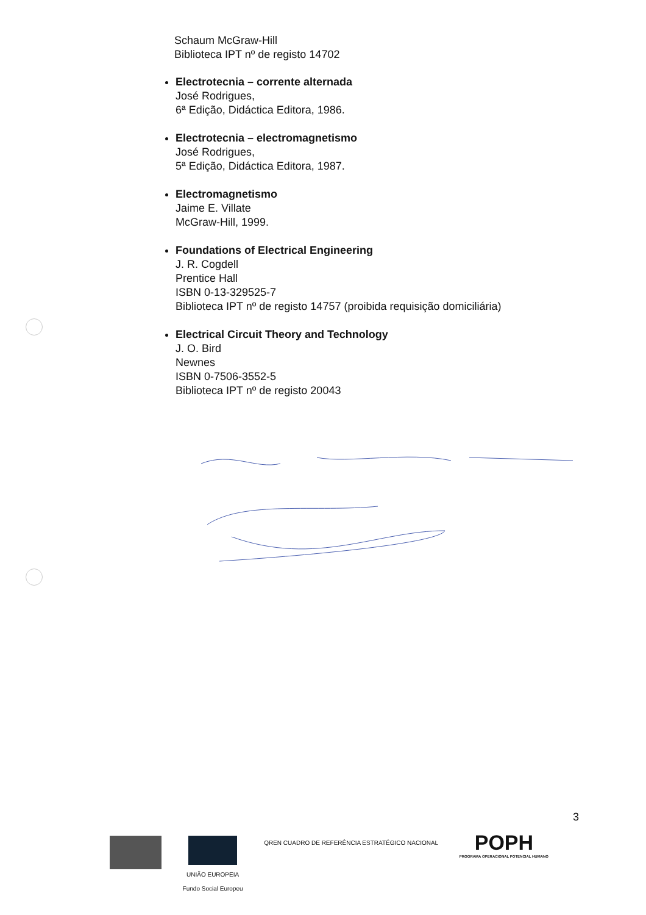Schaum McGraw-Hill
Biblioteca IPT nº de registo 14702
Electrotecnia – corrente alternada
José Rodrigues,
6ª Edição, Didáctica Editora, 1986.
Electrotecnia – electromagnetismo
José Rodrigues,
5ª Edição, Didáctica Editora, 1987.
Electromagnetismo
Jaime E. Villate
McGraw-Hill, 1999.
Foundations of Electrical Engineering
J. R. Cogdell
Prentice Hall
ISBN 0-13-329525-7
Biblioteca IPT nº de registo 14757 (proibida requisição domiciliária)
Electrical Circuit Theory and Technology
J. O. Bird
Newnes
ISBN 0-7506-3552-5
Biblioteca IPT nº de registo 20043
3
UNIÃO EUROPEIA
Fundo Social Europeu
QREN CUADRO DE REFERÊNCIA ESTRATÉGICO NACIONAL
POPH
PROGRAMA OPERACIONAL POTENCIAL HUMANO